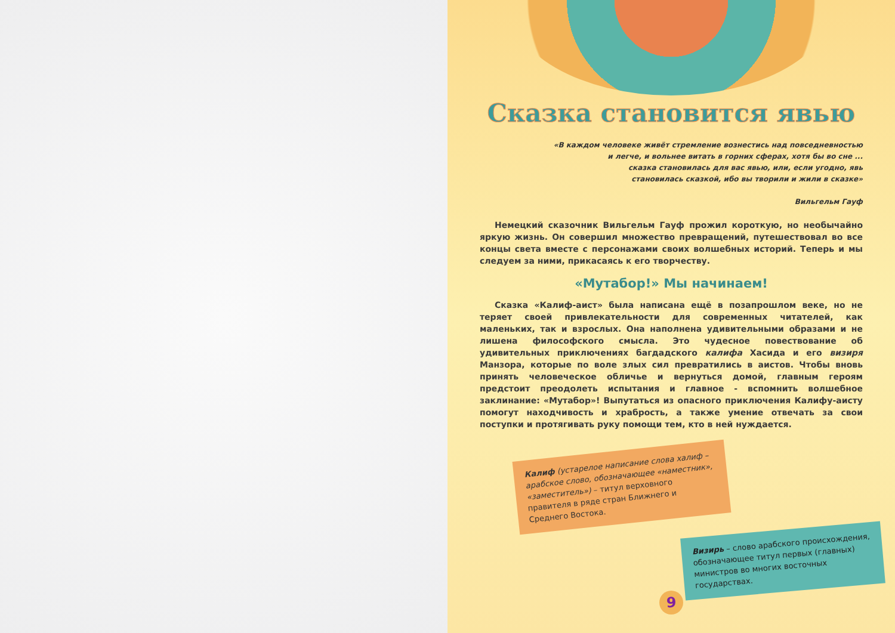Сказка становится явью
«В каждом человеке живёт стремление вознестись над повседневностью
и легче, и вольнее витать в горних сферах, хотя бы во сне ...
сказка становилась для вас явью, или, если угодно, явь
становилась сказкой, ибо вы творили и жили в сказке»
Вильгельм Гауф
Немецкий сказочник Вильгельм Гауф прожил короткую, но необычайно яркую жизнь. Он совершил множество превращений, путешествовал во все концы света вместе с персонажами своих волшебных историй. Теперь и мы следуем за ними, прикасаясь к его творчеству.
«Мутабор!» Мы начинаем!
Сказка «Калиф-аист» была написана ещё в позапрошлом веке, но не теряет своей привлекательности для современных читателей, как маленьких, так и взрослых. Она наполнена удивительными образами и не лишена философского смысла. Это чудесное повествование об удивительных приключениях багдадского калифа Хасида и его визиря Манзора, которые по воле злых сил превратились в аистов. Чтобы вновь принять человеческое обличье и вернуться домой, главным героям предстоит преодолеть испытания и главное - вспомнить волшебное заклинание: «Мутабор»! Выпутаться из опасного приключения Калифу-аисту помогут находчивость и храбрость, а также умение отвечать за свои поступки и протягивать руку помощи тем, кто в ней нуждается.
Калиф (устарелое написание слова халиф – арабское слово, обозначающее «наместник», «заместитель») – титул верховного правителя в ряде стран Ближнего и Среднего Востока.
Визирь – слово арабского происхождения, обозначающее титул первых (главных) министров во многих восточных государствах.
9